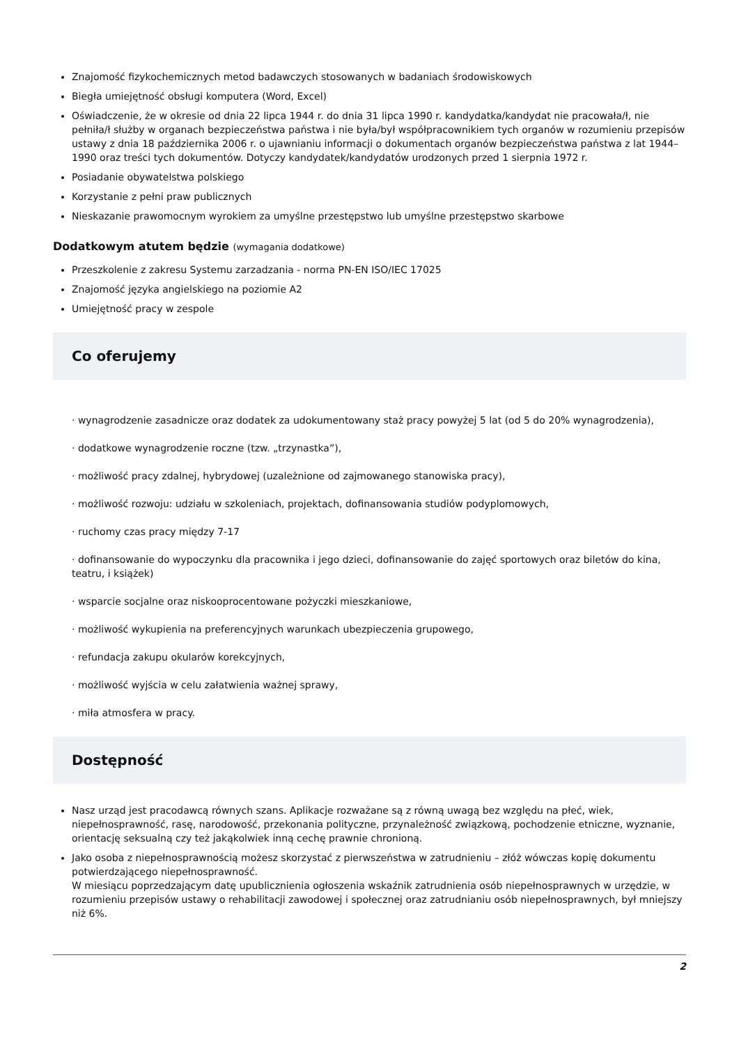Znajomość fizykochemicznych metod badawczych stosowanych w badaniach środowiskowych
Biegła umiejętność obsługi komputera (Word, Excel)
Oświadczenie, że w okresie od dnia 22 lipca 1944 r. do dnia 31 lipca 1990 r. kandydatka/kandydat nie pracowała/ł, nie pełniła/ł służby w organach bezpieczeństwa państwa i nie była/był współpracownikiem tych organów w rozumieniu przepisów ustawy z dnia 18 października 2006 r. o ujawnianiu informacji o dokumentach organów bezpieczeństwa państwa z lat 1944–1990 oraz treści tych dokumentów. Dotyczy kandydatek/kandydatów urodzonych przed 1 sierpnia 1972 r.
Posiadanie obywatelstwa polskiego
Korzystanie z pełni praw publicznych
Nieskazanie prawomocnym wyrokiem za umyślne przestępstwo lub umyślne przestępstwo skarbowe
Dodatkowym atutem będzie (wymagania dodatkowe)
Przeszkolenie z zakresu Systemu zarzadzania - norma PN-EN ISO/IEC 17025
Znajomość języka angielskiego na poziomie A2
Umiejętność pracy w zespole
Co oferujemy
· wynagrodzenie zasadnicze oraz dodatek za udokumentowany staż pracy powyżej 5 lat (od 5 do 20% wynagrodzenia),
· dodatkowe wynagrodzenie roczne (tzw. „trzynastka”),
· możliwość pracy zdalnej, hybrydowej (uzależnione od zajmowanego stanowiska pracy),
· możliwość rozwoju: udziału w szkoleniach, projektach, dofinansowania studiów podyplomowych,
· ruchomy czas pracy między 7-17
· dofinansowanie do wypoczynku dla pracownika i jego dzieci, dofinansowanie do zajęć sportowych oraz biletów do kina, teatru, i książek)
· wsparcie socjalne oraz niskooprocentowane pożyczki mieszkaniowe,
· możliwość wykupienia na preferencyjnych warunkach ubezpieczenia grupowego,
· refundacja zakupu okularów korekcyjnych,
· możliwość wyjścia w celu załatwienia ważnej sprawy,
· miła atmosfera w pracy.
Dostępność
Nasz urząd jest pracodawcą równych szans. Aplikacje rozważane są z równą uwagą bez względu na płeć, wiek, niepełnosprawność, rasę, narodowość, przekonania polityczne, przynależność związkową, pochodzenie etniczne, wyznanie, orientację seksualną czy też jakąkolwiek inną cechę prawnie chronioną.
Jako osoba z niepełnosprawnością możesz skorzystać z pierwszeństwa w zatrudnieniu – złóż wówczas kopię dokumentu potwierdzającego niepełnosprawność.
W miesiącu poprzedzającym datę upublicznienia ogłoszenia wskaźnik zatrudnienia osób niepełnosprawnych w urzędzie, w rozumieniu przepisów ustawy o rehabilitacji zawodowej i społecznej oraz zatrudnianiu osób niepełnosprawnych, był mniejszy niż 6%.
2